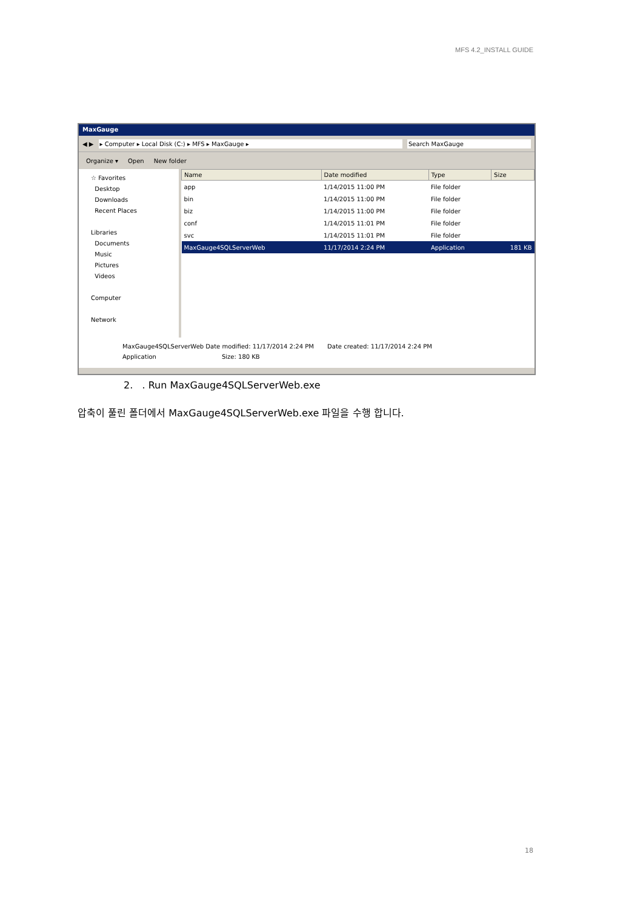MFS 4.2_INSTALL GUIDE
MaxGauge
◀ ▶ ▸ Computer ▸ Local Disk (C:) ▸ MFS ▸ MaxGauge ▸ Search MaxGauge
Organize ▾ Open New folder
☆ Favorites
Desktop
Downloads
Recent Places
Libraries
Documents
Music
Pictures
Videos
Computer
Network
| Name | Date modified | Type | Size |
| --- | --- | --- | --- |
| app | 1/14/2015 11:00 PM | File folder | |
| bin | 1/14/2015 11:00 PM | File folder | |
| biz | 1/14/2015 11:00 PM | File folder | |
| conf | 1/14/2015 11:01 PM | File folder | |
| svc | 1/14/2015 11:01 PM | File folder | |
| MaxGauge4SQLServerWeb | 11/17/2014 2:24 PM | Application | 181 KB |
MaxGauge4SQLServerWeb Date modified: 11/17/2014 2:24 PM Date created: 11/17/2014 2:24 PM
Application Size: 180 KB
2. . Run MaxGauge4SQLServerWeb.exe
압축이 풀린 폴더에서 MaxGauge4SQLServerWeb.exe 파일을 수행 합니다.
18